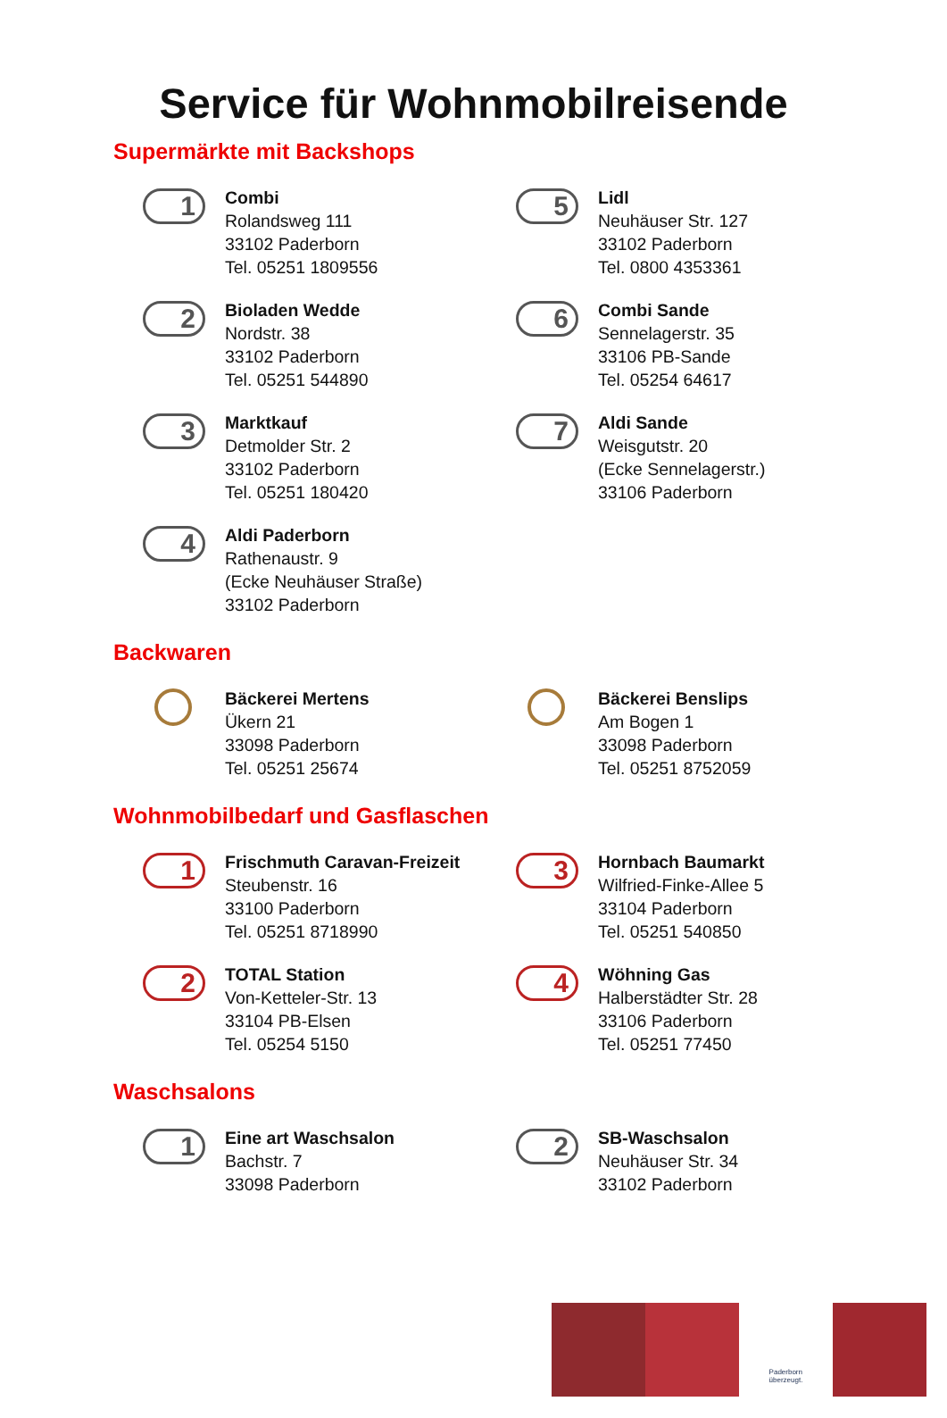Service für Wohnmobilreisende
Supermärkte mit Backshops
1
Combi
Rolandsweg 111
33102 Paderborn
Tel. 05251 1809556
5
Lidl
Neuhäuser Str. 127
33102 Paderborn
Tel. 0800 4353361
2
Bioladen Wedde
Nordstr. 38
33102 Paderborn
Tel. 05251 544890
6
Combi Sande
Sennelagerstr. 35
33106 PB-Sande
Tel. 05254 64617
3
Marktkauf
Detmolder Str. 2
33102 Paderborn
Tel. 05251 180420
7
Aldi Sande
Weisgutstr. 20
(Ecke Sennelagerstr.)
33106 Paderborn
4
Aldi Paderborn
Rathenaustr. 9
(Ecke Neuhäuser Straße)
33102 Paderborn
Backwaren
Bäckerei Mertens
Ükern 21
33098 Paderborn
Tel. 05251 25674
Bäckerei Benslips
Am Bogen 1
33098 Paderborn
Tel. 05251 8752059
Wohnmobilbedarf und Gasflaschen
1
Frischmuth Caravan-Freizeit
Steubenstr. 16
33100 Paderborn
Tel. 05251 8718990
3
Hornbach Baumarkt
Wilfried-Finke-Allee 5
33104 Paderborn
Tel. 05251 540850
2
TOTAL Station
Von-Ketteler-Str. 13
33104 PB-Elsen
Tel. 05254 5150
4
Wöhning Gas
Halberstädter Str. 28
33106 Paderborn
Tel. 05251 77450
Waschsalons
1
Eine art Waschsalon
Bachstr. 7
33098 Paderborn
2
SB-Waschsalon
Neuhäuser Str. 34
33102 Paderborn
Paderborn
überzeugt.